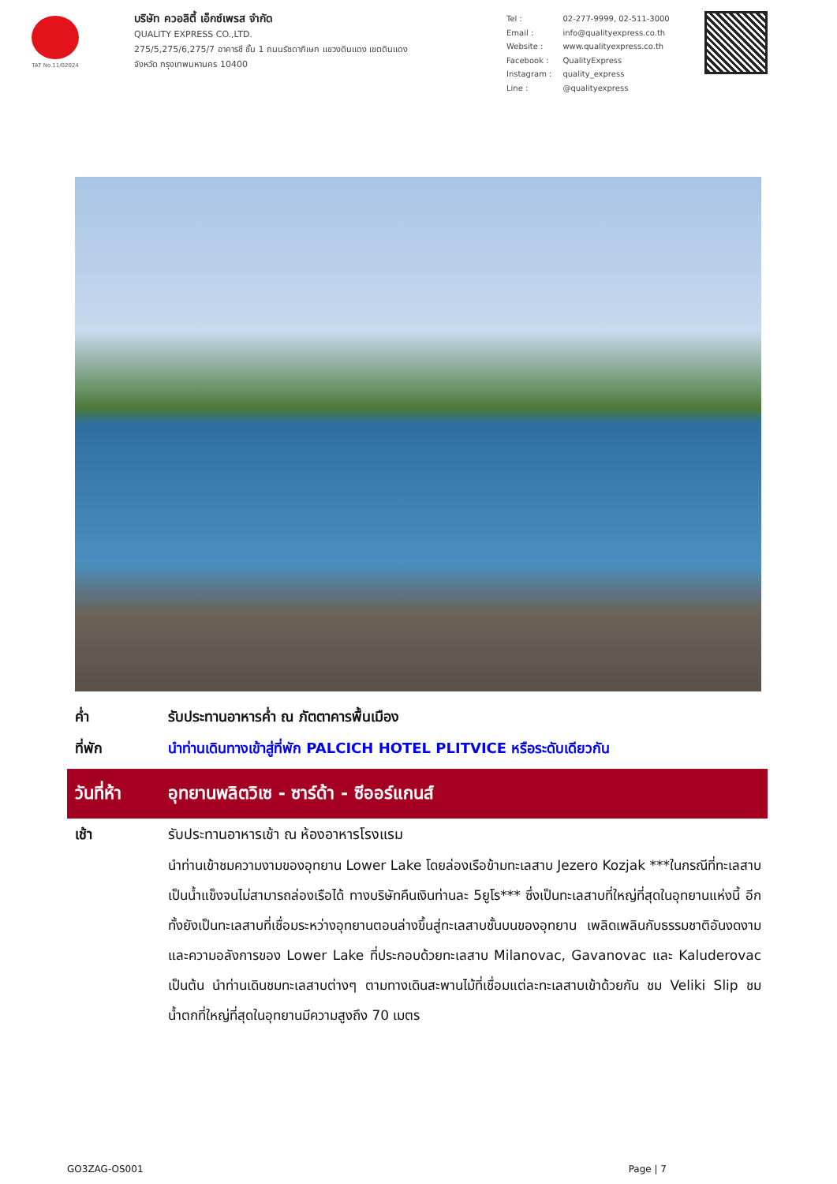TAT No.11/02024
บริษัท ควอลิตี้ เอ็กซ์เพรส จำกัด
QUALITY EXPRESS CO.,LTD.
275/5,275/6,275/7 อาคารชี ชั้น 1 ถนนรัชดาภิเษก แขวงดินแดง เขตดินแดง
จังหวัด กรุงเทพมหานคร 10400
| Tel : | 02-277-9999, 02-511-3000 |
| Email : | info@qualityexpress.co.th |
| Website : | www.qualityexpress.co.th |
| Facebook : | QualityExpress |
| Instagram : | quality_express |
| Line : | @qualityexpress |
ค่ำ รับประทานอาหารค่ำ ณ ภัตตาคารพื้นเมือง
ที่พัก นำท่านเดินทางเข้าสู่ที่พัก PALCICH HOTEL PLITVICE หรือระดับเดียวกัน
วันที่ห้า
อุทยานพลิตวิเซ - ซาร์ด้า - ซีออร์แกนส์
เช้า รับประทานอาหารเช้า ณ ห้องอาหารโรงแรม
นำท่านเข้าชมความงามของอุทยาน Lower Lake โดยล่องเรือข้ามทะเลสาบ Jezero Kozjak ***ในกรณีที่ทะเลสาบเป็นน้ำแข็งจนไม่สามารถล่องเรือได้ ทางบริษัทคืนเงินท่านละ 5ยูโร*** ซึ่งเป็นทะเลสาบที่ใหญ่ที่สุดในอุทยานแห่งนี้ อีกทั้งยังเป็นทะเลสาบที่เชื่อมระหว่างอุทยานตอนล่างขึ้นสู่ทะเลสาบชั้นบนของอุทยาน เพลิดเพลินกับธรรมชาติอันงดงามและความอลังการของ Lower Lake ที่ประกอบด้วยทะเลสาบ Milanovac, Gavanovac และ Kaluderovac เป็นต้น นำท่านเดินชมทะเลสาบต่างๆ ตามทางเดินสะพานไม้ที่เชื่อมแต่ละทะเลสาบเข้าด้วยกัน ชม Veliki Slip ชมน้ำตกที่ใหญ่ที่สุดในอุทยานมีความสูงถึง 70 เมตร
GO3ZAG-OS001 Page | 7